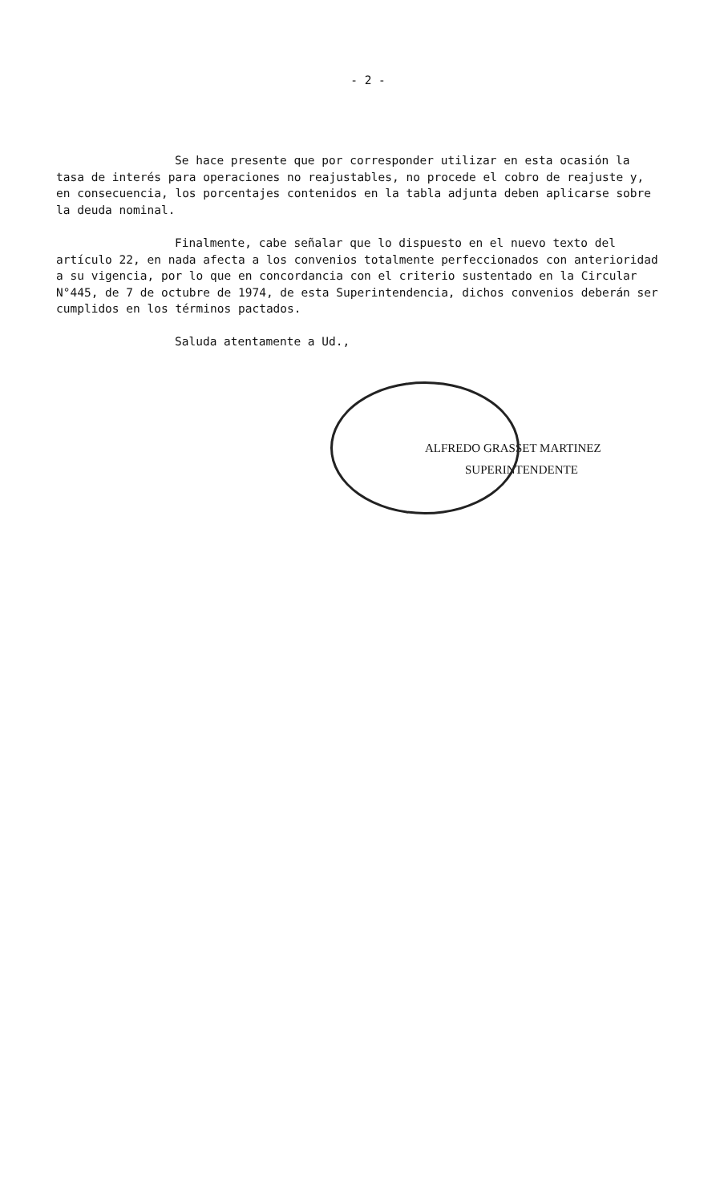- 2 -
Se hace presente que por corresponder utilizar en esta ocasión la tasa de interés para operaciones no reajustables, no procede el cobro de reajuste y, en consecuencia, los porcentajes contenidos en la tabla adjunta deben aplicarse sobre la deuda nominal.
Finalmente, cabe señalar que lo dispuesto en el nuevo texto del artículo 22, en nada afecta a los convenios totalmente perfeccionados con anterioridad a su vigencia, por lo que en concordancia con el criterio sustentado en la Circular N°445, de 7 de octubre de 1974, de esta Superintendencia, dichos convenios deberán ser cumplidos en los términos pactados.
Saluda atentamente a Ud.,
ALFREDO GRASSET MARTINEZ
SUPERINTENDENTE